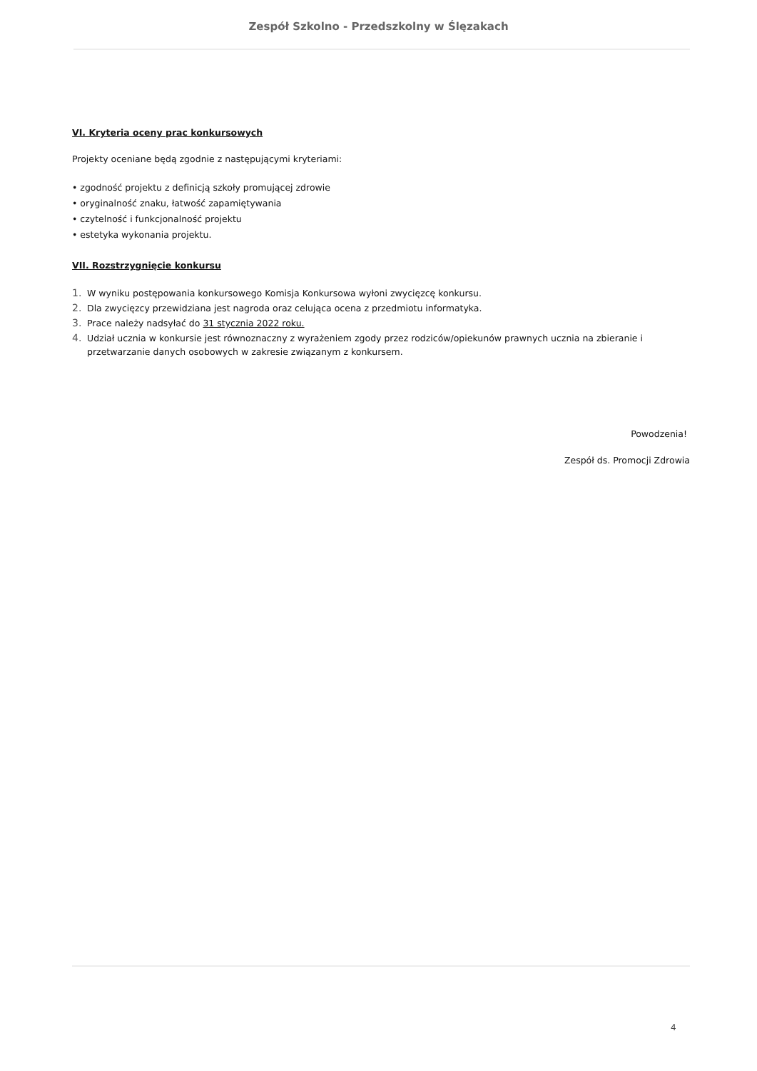Zespół Szkolno - Przedszkolny w Ślęzakach
VI. Kryteria oceny prac konkursowych
Projekty oceniane będą zgodnie z następującymi kryteriami:
• zgodność projektu z definicją szkoły promującej zdrowie
• oryginalność znaku, łatwość zapamiętywania
• czytelność i funkcjonalność projektu
• estetyka wykonania projektu.
VII. Rozstrzygnięcie konkursu
1. W wyniku postępowania konkursowego Komisja Konkursowa wyłoni zwycięzcę konkursu.
2. Dla zwycięzcy przewidziana jest nagroda oraz celująca ocena z przedmiotu informatyka.
3. Prace należy nadsyłać do 31 stycznia 2022 roku.
4. Udział ucznia w konkursie jest równoznaczny z wyrażeniem zgody przez rodziców/opiekunów prawnych ucznia na zbieranie i przetwarzanie danych osobowych w zakresie związanym z konkursem.
Powodzenia!
Zespół ds. Promocji Zdrowia
4